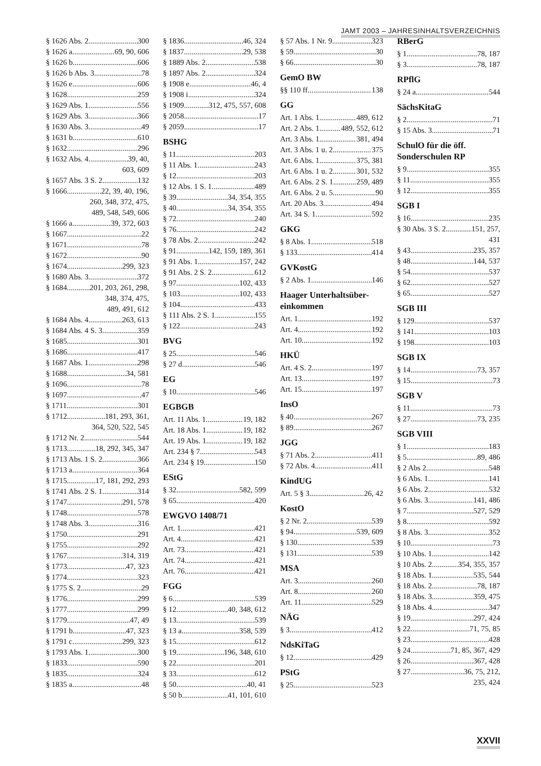JAMT 2003 – JAHRESINHALTSVERZEICHNIS
§ 1626 Abs. 2 300
§ 1626 a 69, 90, 606
§ 1626 b 606
§ 1626 b Abs. 3 78
§ 1626 e 606
§ 1628 259
§ 1629 Abs. 1 556
§ 1629 Abs. 3 366
§ 1630 Abs. 3 49
§ 1631 b 610
§ 1632 296
§ 1632 Abs. 4 39, 40,
603, 609
§ 1657 Abs. 3 S. 2 132
§ 1666 22, 39, 40, 196,
260, 348, 372, 475,
489, 548, 549, 606
§ 1666 a 39, 372, 603
§ 1667 22
§ 1671 78
§ 1672 90
§ 1674 299, 323
§ 1680 Abs. 3 372
§ 1684 201, 203, 261, 298,
348, 374, 475,
489, 491, 612
§ 1684 Abs. 4 263, 613
§ 1684 Abs. 4 S. 3 359
§ 1685 301
§ 1686 417
§ 1687 Abs. 1 298
§ 1688 34, 581
§ 1696 78
§ 1697 47
§ 1711 301
§ 1712 181, 293, 361,
364, 520, 522, 545
§ 1712 Nr. 2 544
§ 1713 18, 292, 345, 347
§ 1713 Abs. 1 S. 2 366
§ 1713 a 364
§ 1715 17, 181, 292, 293
§ 1741 Abs. 2 S. 1 314
§ 1747 291, 578
§ 1748 578
§ 1748 Abs. 3 316
§ 1750 291
§ 1755 292
§ 1767 314, 319
§ 1773 47, 323
§ 1774 323
§ 1775 S. 2 29
§ 1776 299
§ 1777 299
§ 1779 47, 49
§ 1791 b 47, 323
§ 1791 c 299, 323
§ 1793 Abs. 1 300
§ 1833 590
§ 1835 324
§ 1835 a 48
§ 1836 46, 324
§ 1837 29, 538
§ 1889 Abs. 2 538
§ 1897 Abs. 2 324
§ 1908 e 46, 4
§ 1908 i 324
§ 1909 312, 475, 557, 608
§ 2058 17
§ 2059 17
BSHG
§ 11 203
§ 11 Abs. 1 243
§ 12 203
§ 12 Abs. 1 S. 1 489
§ 39 34, 354, 355
§ 40 34, 354, 355
§ 72 240
§ 76 242
§ 78 Abs. 2 242
§ 91 142, 159, 189, 361
§ 91 Abs. 1 157, 242
§ 91 Abs. 2 S. 2 612
§ 97 102, 433
§ 103 102, 433
§ 104 433
§ 111 Abs. 2 S. 1 155
§ 122 243
BVG
§ 25 546
§ 27 d 546
EG
§ 10 546
EGBGB
Art. 11 Abs. 1 19, 182
Art. 18 Abs. 1 19, 182
Art. 19 Abs. 1 19, 182
Art. 234 § 7 543
Art. 234 § 19 150
EStG
§ 32 582, 599
§ 65 420
EWGVO 1408/71
Art. 1 421
Art. 4 421
Art. 73 421
Art. 74 421
Art. 76 421
FGG
§ 6 539
§ 12 40, 348, 612
§ 13 539
§ 13 a 358, 539
§ 15 612
§ 19 196, 348, 610
§ 22 201
§ 33 612
§ 50 40, 41
§ 50 b 41, 101, 610
§ 57 Abs. 1 Nr. 9 323
§ 59 30
§ 66 30
GemO BW
§§ 110 ff. 138
GG
Art. 1 Abs. 1 489, 612
Art. 2 Abs. 1 489, 552, 612
Art. 3 Abs. 1 381, 494
Art. 3 Abs. 1 u. 2 375
Art. 6 Abs. 1 375, 381
Art. 6 Abs. 1 u. 2 301, 532
Art. 6 Abs. 2 S. 1 259, 489
Art. 6 Abs. 2 u. 5 90
Art. 20 Abs. 3 494
Art. 34 S. 1 592
GKG
§ 8 Abs. 1 518
§ 133 414
GVKostG
§ 2 Abs. 1 146
Haager Unterhaltsüber-
einkommen
Art. 1 192
Art. 4 192
Art. 10 192
HKÜ
Art. 4 S. 2 197
Art. 13 197
Art. 15 197
InsO
§ 40 267
§ 89 267
JGG
§ 71 Abs. 2 411
§ 72 Abs. 4 411
KindUG
Art. 5 § 3 26, 42
KostO
§ 2 Nr. 2 539
§ 94 539, 609
§ 130 539
§ 131 539
MSA
Art. 3 260
Art. 8 260
Art. 11 529
NÄG
§ 3 412
NdsKiTaG
§ 12 429
PStG
§ 25 523
RBerG
§ 1 78, 187
§ 3 78, 187
RPflG
§ 24 a 544
SächsKitaG
§ 2 71
§ 15 Abs. 3 71
SchulO für die öff.
Sonderschulen RP
§ 9 355
§ 11 355
§ 12 355
SGB I
§ 16 235
§ 30 Abs. 3 S. 2 151, 257,
431
§ 43 235, 357
§ 48 144, 537
§ 54 537
§ 62 527
§ 65 527
SGB III
§ 129 537
§ 141 103
§ 198 103
SGB IX
§ 14 73, 357
§ 15 73
SGB V
§ 11 73
§ 27 73, 235
SGB VIII
§ 1 183
§ 5 89, 486
§ 2 Abs 2 548
§ 6 Abs. 1 141
§ 6 Abs. 2 532
§ 6 Abs. 3 141, 486
§ 7 527, 529
§ 8 592
§ 8 Abs. 3 352
§ 10 73
§ 10 Abs. 1 142
§ 10 Abs. 2 354, 355, 357
§ 18 Abs. 1 535, 544
§ 18 Abs. 2 78, 187
§ 18 Abs. 3 359, 475
§ 18 Abs. 4 347
§ 19 297, 424
§ 22 71, 75, 85
§ 23 428
§ 24 71, 85, 367, 429
§ 26 367, 428
§ 27 36, 75, 212,
235, 424
XXVII